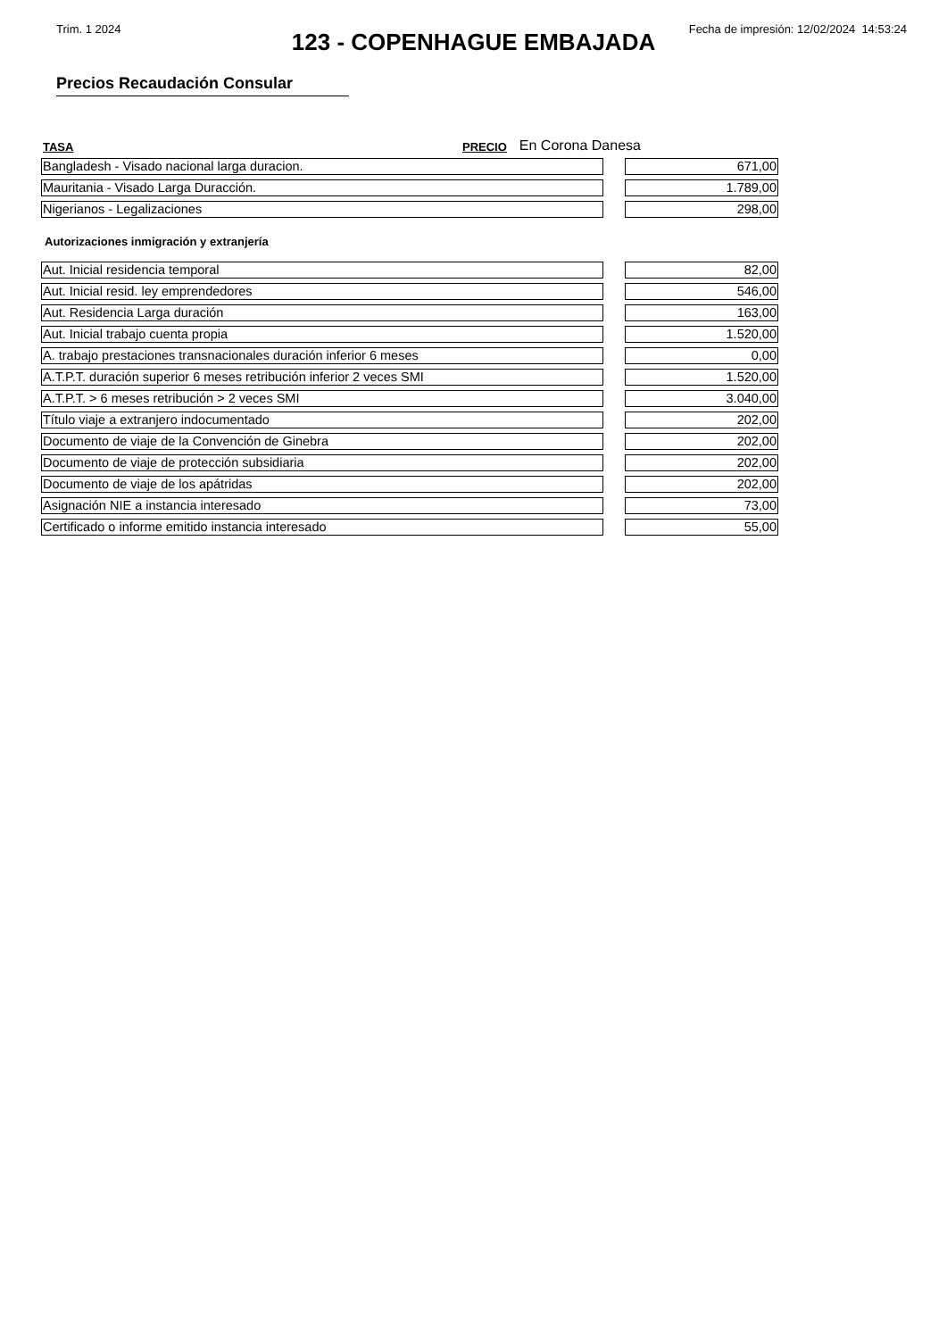Trim. 1 2024 Fecha de impresión: 12/02/2024 14:53:24
123 - COPENHAGUE EMBAJADA
Precios Recaudación Consular
TASA PRECIO En Corona Danesa
| Bangladesh - Visado nacional larga duracion. | | 671,00 |
| Mauritania - Visado Larga Duracción. | | 1.789,00 |
| Nigerianos - Legalizaciones | | 298,00 |
Autorizaciones inmigración y extranjería
| Aut. Inicial residencia temporal | | 82,00 |
| Aut. Inicial resid. ley emprendedores | | 546,00 |
| Aut. Residencia Larga duración | | 163,00 |
| Aut. Inicial trabajo cuenta propia | | 1.520,00 |
| A. trabajo prestaciones transnacionales duración inferior 6 meses | | 0,00 |
| A.T.P.T. duración superior 6 meses retribución inferior 2 veces SMI | | 1.520,00 |
| A.T.P.T. > 6 meses retribución > 2 veces SMI | | 3.040,00 |
| Título viaje a extranjero indocumentado | | 202,00 |
| Documento de viaje de la Convención de Ginebra | | 202,00 |
| Documento de viaje de protección subsidiaria | | 202,00 |
| Documento de viaje de los apátridas | | 202,00 |
| Asignación NIE a instancia interesado | | 73,00 |
| Certificado o informe emitido instancia interesado | | 55,00 |